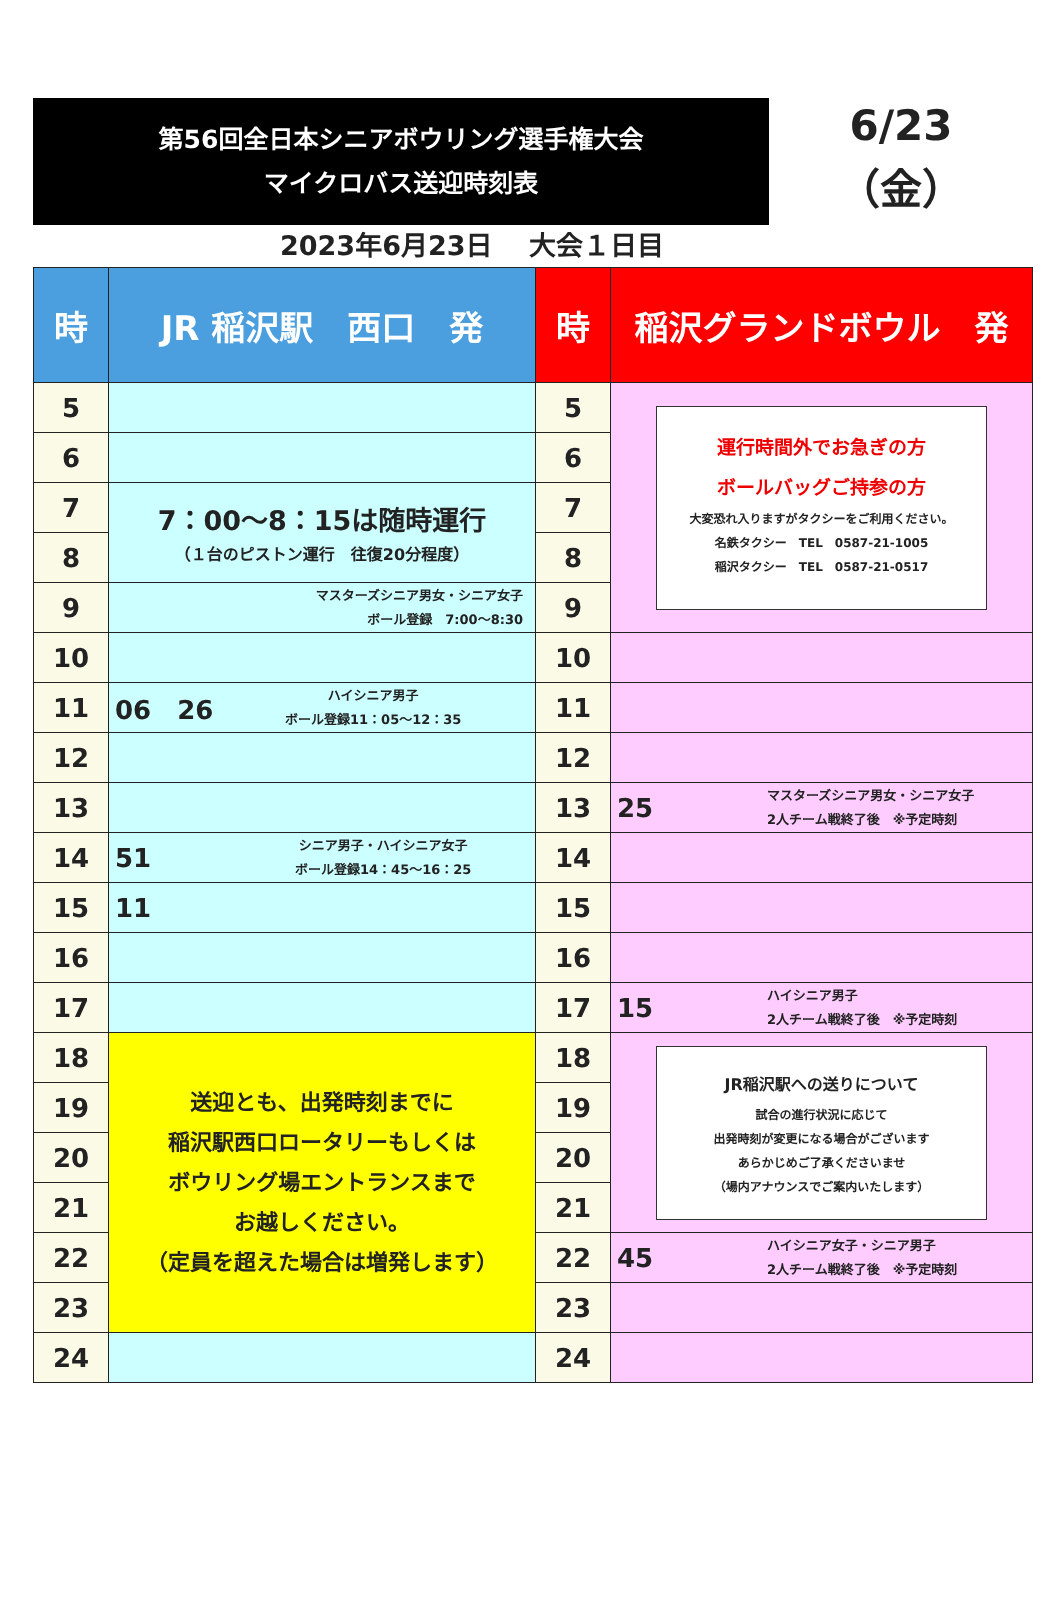第56回全日本シニアボウリング選手権大会
マイクロバス送迎時刻表
6/23
（金）
2023年6月23日　 大会１日目
| 時 | JR 稲沢駅 西口 発 | 時 | 稲沢グランドボウル 発 |
| --- | --- | --- | --- |
| 5 | | 5 | 運行時間外でお急ぎの方 ボールバッグご持参の方 大変恐れ入りますがタクシーをご利用ください。 名鉄タクシー TEL 0587-21-1005 稲沢タクシー TEL 0587-21-0517 |
| 6 | | 6 | |
| 7 | 7：00～8：15は随時運行 （１台のピストン運行 往復20分程度） | 7 | |
| 8 | | 8 | |
| 9 | マスターズシニア男女・シニア女子 ボール登録 7:00～8:30 | 9 | |
| 10 | | 10 | |
| 11 | 06 26 ハイシニア男子 ボール登録11：05～12：35 | 11 | |
| 12 | | 12 | |
| 13 | | 13 | 25 マスターズシニア男女・シニア女子 2人チーム戦終了後 ※予定時刻 |
| 14 | 51 シニア男子・ハイシニア女子 ボール登録14：45～16：25 | 14 | |
| 15 | 11 | 15 | |
| 16 | | 16 | |
| 17 | | 17 | 15 ハイシニア男子 2人チーム戦終了後 ※予定時刻 |
| 18 | 送迎とも、出発時刻までに 稲沢駅西口ロータリーもしくは ボウリング場エントランスまで お越しください。 （定員を超えた場合は増発します） | 18 | JR稲沢駅への送りについて 試合の進行状況に応じて 出発時刻が変更になる場合がございます あらかじめご了承くださいませ （場内アナウンスでご案内いたします） |
| 19 | | 19 | |
| 20 | | 20 | |
| 21 | | 21 | |
| 22 | | 22 | 45 ハイシニア女子・シニア男子 2人チーム戦終了後 ※予定時刻 |
| 23 | | 23 | |
| 24 | | 24 | |